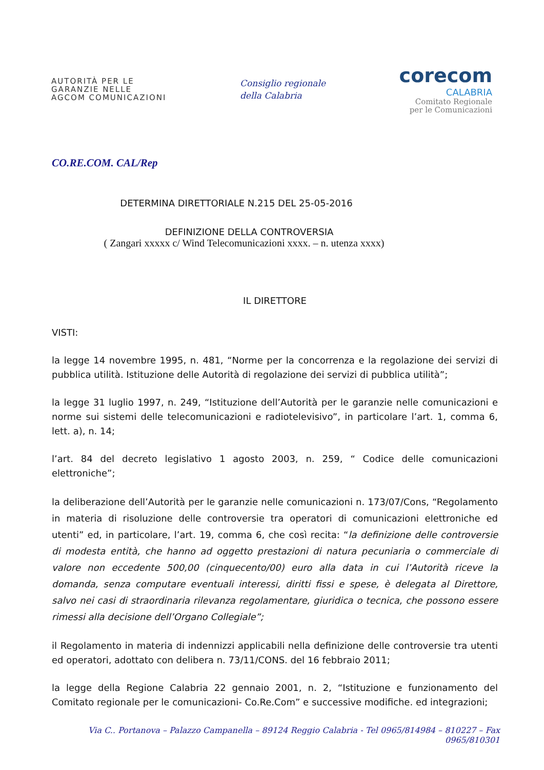AUTORITÀ PER LE
GARANZIE NELLE
AGCOM COMUNICAZIONI
Consiglio regionale
della Calabria
corecom
CALABRIA
Comitato Regionale
per le Comunicazioni
CO.RE.COM. CAL/Rep
DETERMINA DIRETTORIALE N.215 DEL 25-05-2016
DEFINIZIONE DELLA CONTROVERSIA
( Zangari xxxxx c/ Wind Telecomunicazioni xxxx. – n. utenza xxxx)
IL DIRETTORE
VISTI:
la legge 14 novembre 1995, n. 481, “Norme per la concorrenza e la regolazione dei servizi di pubblica utilità. Istituzione delle Autorità di regolazione dei servizi di pubblica utilità”;
la legge 31 luglio 1997, n. 249, “Istituzione dell’Autorità per le garanzie nelle comunicazioni e norme sui sistemi delle telecomunicazioni e radiotelevisivo”, in particolare l’art. 1, comma 6, lett. a), n. 14;
l’art. 84 del decreto legislativo 1 agosto 2003, n. 259, “ Codice delle comunicazioni elettroniche”;
la deliberazione dell’Autorità per le garanzie nelle comunicazioni n. 173/07/Cons, “Regolamento in materia di risoluzione delle controversie tra operatori di comunicazioni elettroniche ed utenti” ed, in particolare, l’art. 19, comma 6, che così recita: “la definizione delle controversie di modesta entità, che hanno ad oggetto prestazioni di natura pecuniaria o commerciale di valore non eccedente 500,00 (cinquecento/00) euro alla data in cui l’Autorità riceve la domanda, senza computare eventuali interessi, diritti fissi e spese, è delegata al Direttore, salvo nei casi di straordinaria rilevanza regolamentare, giuridica o tecnica, che possono essere rimessi alla decisione dell’Organo Collegiale”;
il Regolamento in materia di indennizzi applicabili nella definizione delle controversie tra utenti ed operatori, adottato con delibera n. 73/11/CONS. del 16 febbraio 2011;
la legge della Regione Calabria 22 gennaio 2001, n. 2, “Istituzione e funzionamento del Comitato regionale per le comunicazioni- Co.Re.Com” e successive modifiche. ed integrazioni;
Via C.. Portanova – Palazzo Campanella – 89124 Reggio Calabria - Tel 0965/814984 – 810227 – Fax 0965/810301